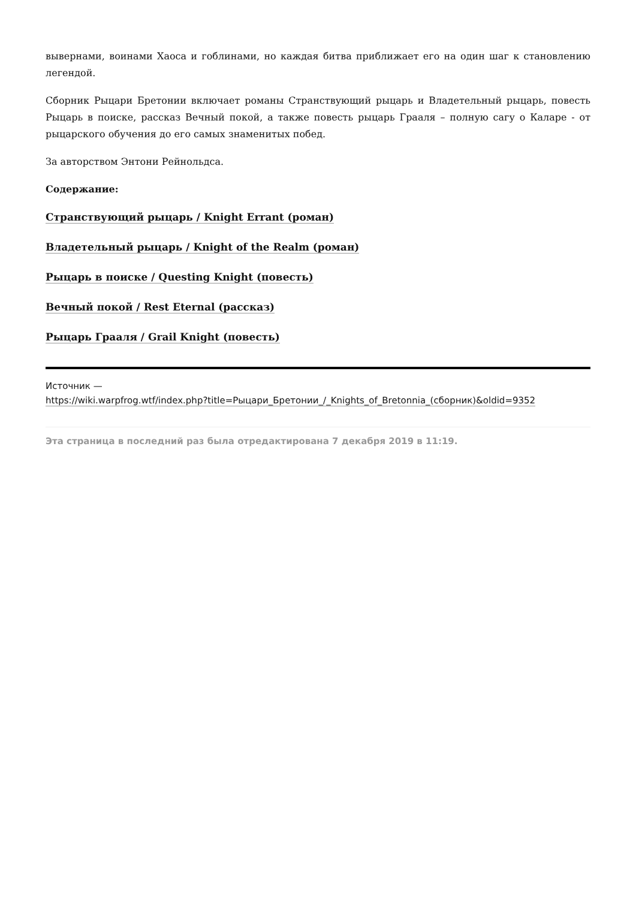вывернами, воинами Хаоса и гоблинами, но каждая битва приближает его на один шаг к становлению легендой.
Сборник Рыцари Бретонии включает романы Странствующий рыцарь и Владетельный рыцарь, повесть Рыцарь в поиске, рассказ Вечный покой, а также повесть рыцарь Грааля – полную сагу о Каларе - от рыцарского обучения до его самых знаменитых побед.
За авторством Энтони Рейнольдса.
Содержание:
Странствующий рыцарь / Knight Errant (роман)
Владетельный рыцарь / Knight of the Realm (роман)
Рыцарь в поиске / Questing Knight (повесть)
Вечный покой / Rest Eternal (рассказ)
Рыцарь Грааля / Grail Knight (повесть)
Источник —
https://wiki.warpfrog.wtf/index.php?title=Рыцари_Бретонии_/_Knights_of_Bretonnia_(сборник)&oldid=9352
Эта страница в последний раз была отредактирована 7 декабря 2019 в 11:19.